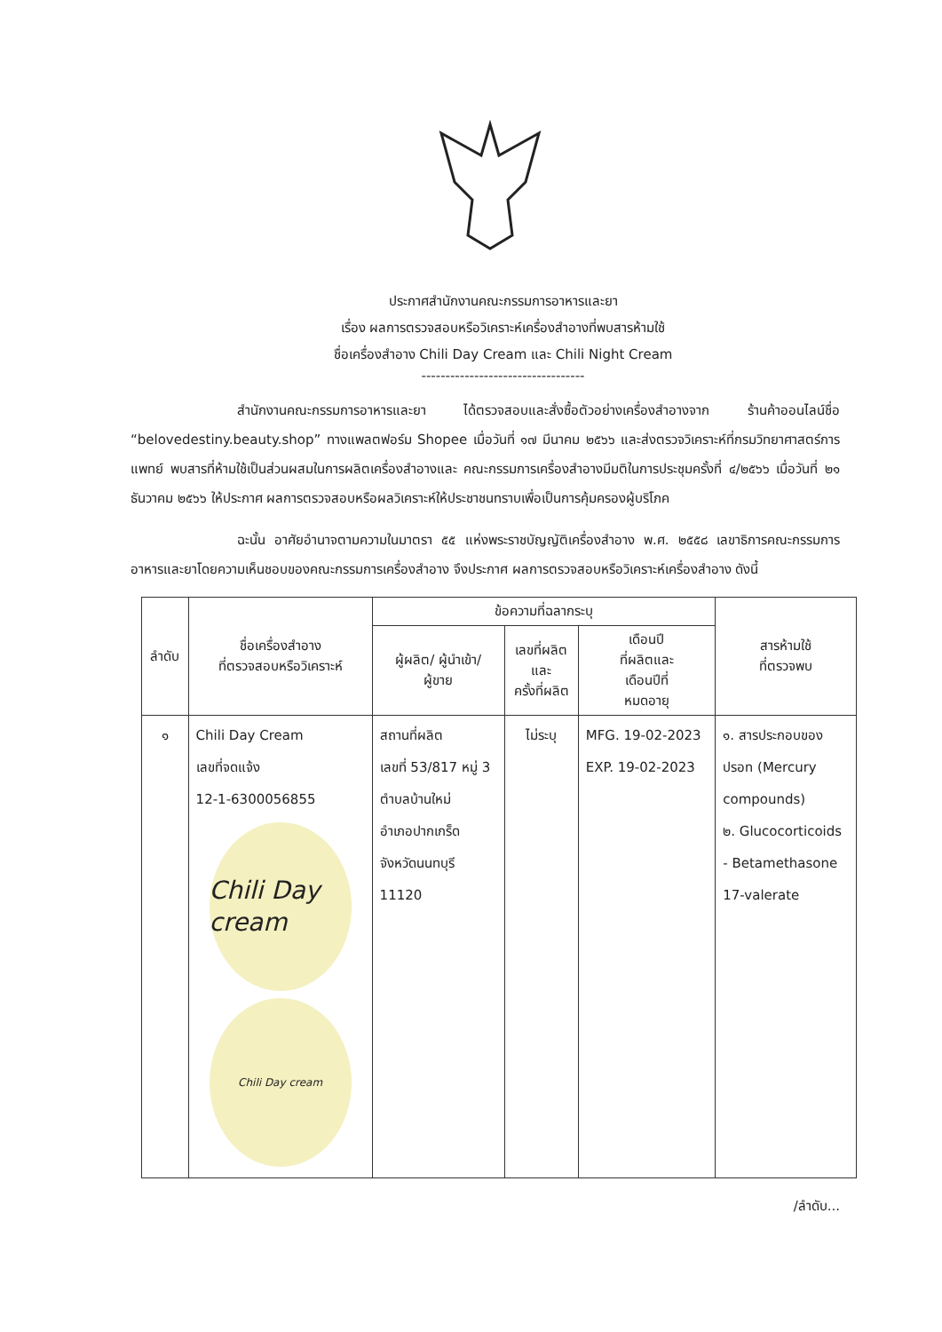ประกาศสำนักงานคณะกรรมการอาหารและยา
เรื่อง ผลการตรวจสอบหรือวิเคราะห์เครื่องสำอางที่พบสารห้ามใช้
ชื่อเครื่องสำอาง Chili Day Cream และ Chili Night Cream
----------------------------------
สำนักงานคณะกรรมการอาหารและยา ได้ตรวจสอบและสั่งซื้อตัวอย่างเครื่องสำอางจาก ร้านค้าออนไลน์ชื่อ “belovedestiny.beauty.shop” ทางแพลตฟอร์ม Shopee เมื่อวันที่ ๑๗ มีนาคม ๒๕๖๖ และส่งตรวจวิเคราะห์ที่กรมวิทยาศาสตร์การแพทย์ พบสารที่ห้ามใช้เป็นส่วนผสมในการผลิตเครื่องสำอางและ คณะกรรมการเครื่องสำอางมีมติในการประชุมครั้งที่ ๔/๒๕๖๖ เมื่อวันที่ ๒๑ ธันวาคม ๒๕๖๖ ให้ประกาศ ผลการตรวจสอบหรือผลวิเคราะห์ให้ประชาชนทราบเพื่อเป็นการคุ้มครองผู้บริโภค
ฉะนั้น อาศัยอำนาจตามความในมาตรา ๕๕ แห่งพระราชบัญญัติเครื่องสำอาง พ.ศ. ๒๕๕๘ เลขาธิการคณะกรรมการอาหารและยาโดยความเห็นชอบของคณะกรรมการเครื่องสำอาง จึงประกาศ ผลการตรวจสอบหรือวิเคราะห์เครื่องสำอาง ดังนี้
| ลำดับ | ชื่อเครื่องสำอาง ที่ตรวจสอบหรือวิเคราะห์ | ข้อความที่ฉลากระบุ | | | สารห้ามใช้ ที่ตรวจพบ |
| --- | --- | --- | --- | --- | --- |
| | | ผู้ผลิต/ ผู้นำเข้า/ ผู้ขาย | เลขที่ผลิต และ ครั้งที่ผลิต | เดือนปี ที่ผลิตและ เดือนปีที่ หมดอายุ | |
| ๑ | Chili Day Cream เลขที่จดแจ้ง 12-1-6300056855 Chili Day cream Chili Day cream | สถานที่ผลิต เลขที่ 53/817 หมู่ 3 ตำบลบ้านใหม่ อำเภอปากเกร็ด จังหวัดนนทบุรี 11120 | ไม่ระบุ | MFG. 19-02-2023 EXP. 19-02-2023 | ๑. สารประกอบของ ปรอท (Mercury compounds) ๒. Glucocorticoids - Betamethasone 17-valerate |
/ลำดับ...